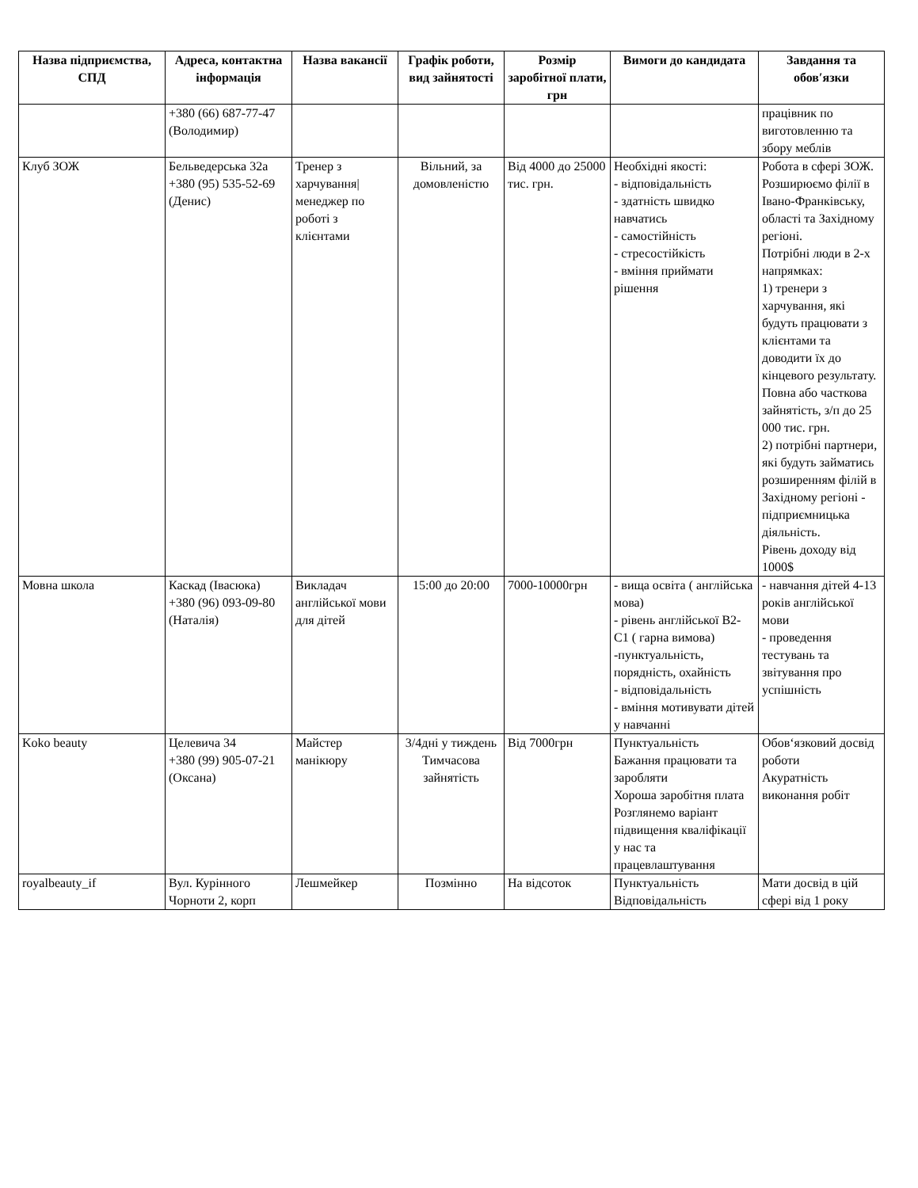| Назва підприємства, СПД | Адреса, контактна інформація | Назва вакансії | Графік роботи, вид зайнятості | Розмір заробітної плати, грн | Вимоги до кандидата | Завдання та обов′язки |
| --- | --- | --- | --- | --- | --- | --- |
| | +380 (66) 687-77-47 (Володимир) | | | | | працівник по виготовленню та збору меблів |
| Клуб ЗОЖ | Бельведерська 32а +380 (95) 535-52-69 (Денис) | Тренер з харчування/ менеджер по роботі з клієнтами | Вільний, за домовленістю | Від 4000 до 25000 тис. грн. | Необхідні якості: - відповідальність - здатність швидко навчатись - самостійність - стресостійкість - вміння приймати рішення | Робота в сфері ЗОЖ. Розширюємо філії в Івано-Франківську, області та Західному регіоні. Потрібні люди в 2-х напрямках: 1) тренери з харчування, які будуть працювати з клієнтами та доводити їх до кінцевого результату. Повна або часткова зайнятість, з/п до 25 000 тис. грн. 2) потрібні партнери, які будуть займатись розширенням філій в Західному регіоні - підприємницька діяльність. Рівень доходу від 1000$ |
| Мовна школа | Каскад (Івасюка) +380 (96) 093-09-80 (Наталія) | Викладач англійської мови для дітей | 15:00 до 20:00 | 7000-10000грн | - вища освіта ( англійська мова) - рівень англійської B2-C1 ( гарна вимова) -пунктуальність, порядність, охайність - відповідальність - вміння мотивувати дітей у навчанні | - навчання дітей 4-13 років англійської мови - проведення тестувань та звітування про успішність |
| Koko beauty | Целевича 34 +380 (99) 905-07-21 (Оксана) | Майстер манікюру | 3/4дні у тиждень Тимчасова зайнятість | Від 7000грн | Пунктуальність Бажання працювати та заробляти Хороша заробітня плата Розглянемо варіант підвищення кваліфікації у нас та працевлаштування | Обов‘язковий досвід роботи Акуратність виконання робіт |
| royalbeauty_if | Вул. Курінного Чорноти 2, корп | Лешмейкер | Позмінно | На відсоток | Пунктуальність Відповідальність | Мати досвід в цій сфері від 1 року |